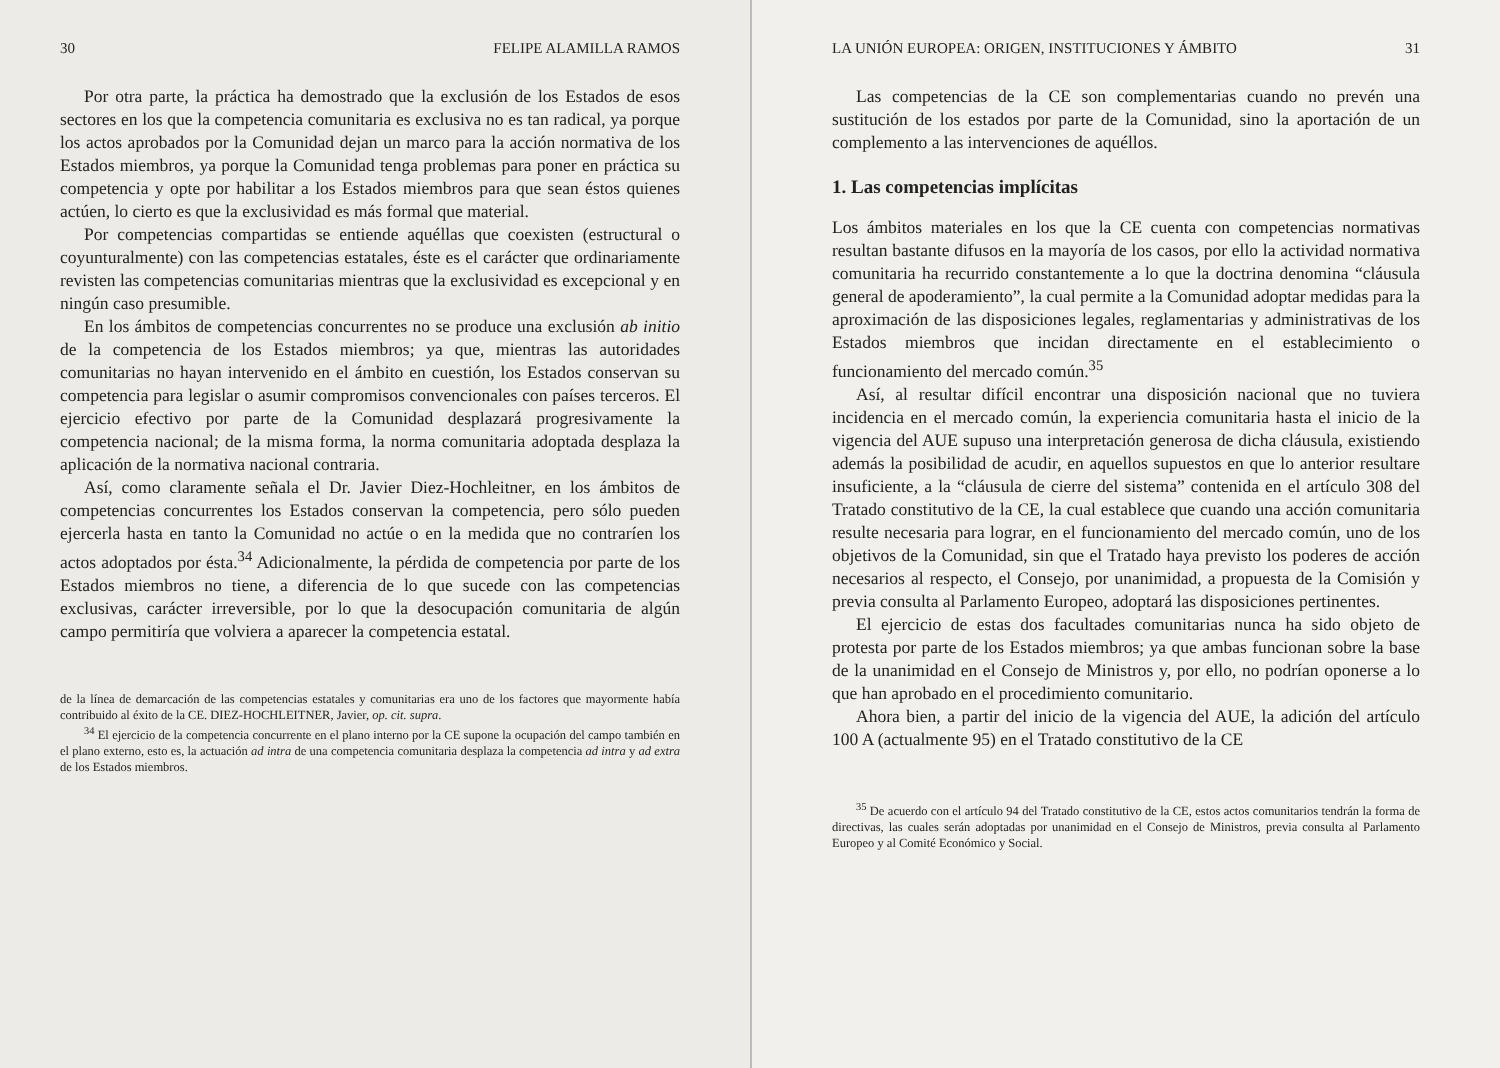30 FELIPE ALAMILLA RAMOS
Por otra parte, la práctica ha demostrado que la exclusión de los Estados de esos sectores en los que la competencia comunitaria es exclusiva no es tan radical, ya porque los actos aprobados por la Comunidad dejan un marco para la acción normativa de los Estados miembros, ya porque la Comunidad tenga problemas para poner en práctica su competencia y opte por habilitar a los Estados miembros para que sean éstos quienes actúen, lo cierto es que la exclusividad es más formal que material.
Por competencias compartidas se entiende aquéllas que coexisten (estructural o coyunturalmente) con las competencias estatales, éste es el carácter que ordinariamente revisten las competencias comunitarias mientras que la exclusividad es excepcional y en ningún caso presumible.
En los ámbitos de competencias concurrentes no se produce una exclusión ab initio de la competencia de los Estados miembros; ya que, mientras las autoridades comunitarias no hayan intervenido en el ámbito en cuestión, los Estados conservan su competencia para legislar o asumir compromisos convencionales con países terceros. El ejercicio efectivo por parte de la Comunidad desplazará progresivamente la competencia nacional; de la misma forma, la norma comunitaria adoptada desplaza la aplicación de la normativa nacional contraria.
Así, como claramente señala el Dr. Javier Diez-Hochleitner, en los ámbitos de competencias concurrentes los Estados conservan la competencia, pero sólo pueden ejercerla hasta en tanto la Comunidad no actúe o en la medida que no contraríen los actos adoptados por ésta.<sup>34</sup> Adicionalmente, la pérdida de competencia por parte de los Estados miembros no tiene, a diferencia de lo que sucede con las competencias exclusivas, carácter irreversible, por lo que la desocupación comunitaria de algún campo permitiría que volviera a aparecer la competencia estatal.
de la línea de demarcación de las competencias estatales y comunitarias era uno de los factores que mayormente había contribuido al éxito de la CE. DIEZ-HOCHLEITNER, Javier, op. cit. supra.
<sup>34</sup> El ejercicio de la competencia concurrente en el plano interno por la CE supone la ocupación del campo también en el plano externo, esto es, la actuación ad intra de una competencia comunitaria desplaza la competencia ad intra y ad extra de los Estados miembros.
LA UNIÓN EUROPEA: ORIGEN, INSTITUCIONES Y ÁMBITO 31
Las competencias de la CE son complementarias cuando no prevén una sustitución de los estados por parte de la Comunidad, sino la aportación de un complemento a las intervenciones de aquéllos.
1. Las competencias implícitas
Los ámbitos materiales en los que la CE cuenta con competencias normativas resultan bastante difusos en la mayoría de los casos, por ello la actividad normativa comunitaria ha recurrido constantemente a lo que la doctrina denomina “cláusula general de apoderamiento”, la cual permite a la Comunidad adoptar medidas para la aproximación de las disposiciones legales, reglamentarias y administrativas de los Estados miembros que incidan directamente en el establecimiento o funcionamiento del mercado común.<sup>35</sup>
Así, al resultar difícil encontrar una disposición nacional que no tuviera incidencia en el mercado común, la experiencia comunitaria hasta el inicio de la vigencia del AUE supuso una interpretación generosa de dicha cláusula, existiendo además la posibilidad de acudir, en aquellos supuestos en que lo anterior resultare insuficiente, a la “cláusula de cierre del sistema” contenida en el artículo 308 del Tratado constitutivo de la CE, la cual establece que cuando una acción comunitaria resulte necesaria para lograr, en el funcionamiento del mercado común, uno de los objetivos de la Comunidad, sin que el Tratado haya previsto los poderes de acción necesarios al respecto, el Consejo, por unanimidad, a propuesta de la Comisión y previa consulta al Parlamento Europeo, adoptará las disposiciones pertinentes.
El ejercicio de estas dos facultades comunitarias nunca ha sido objeto de protesta por parte de los Estados miembros; ya que ambas funcionan sobre la base de la unanimidad en el Consejo de Ministros y, por ello, no podrían oponerse a lo que han aprobado en el procedimiento comunitario.
Ahora bien, a partir del inicio de la vigencia del AUE, la adición del artículo 100 A (actualmente 95) en el Tratado constitutivo de la CE
<sup>35</sup> De acuerdo con el artículo 94 del Tratado constitutivo de la CE, estos actos comunitarios tendrán la forma de directivas, las cuales serán adoptadas por unanimidad en el Consejo de Ministros, previa consulta al Parlamento Europeo y al Comité Económico y Social.